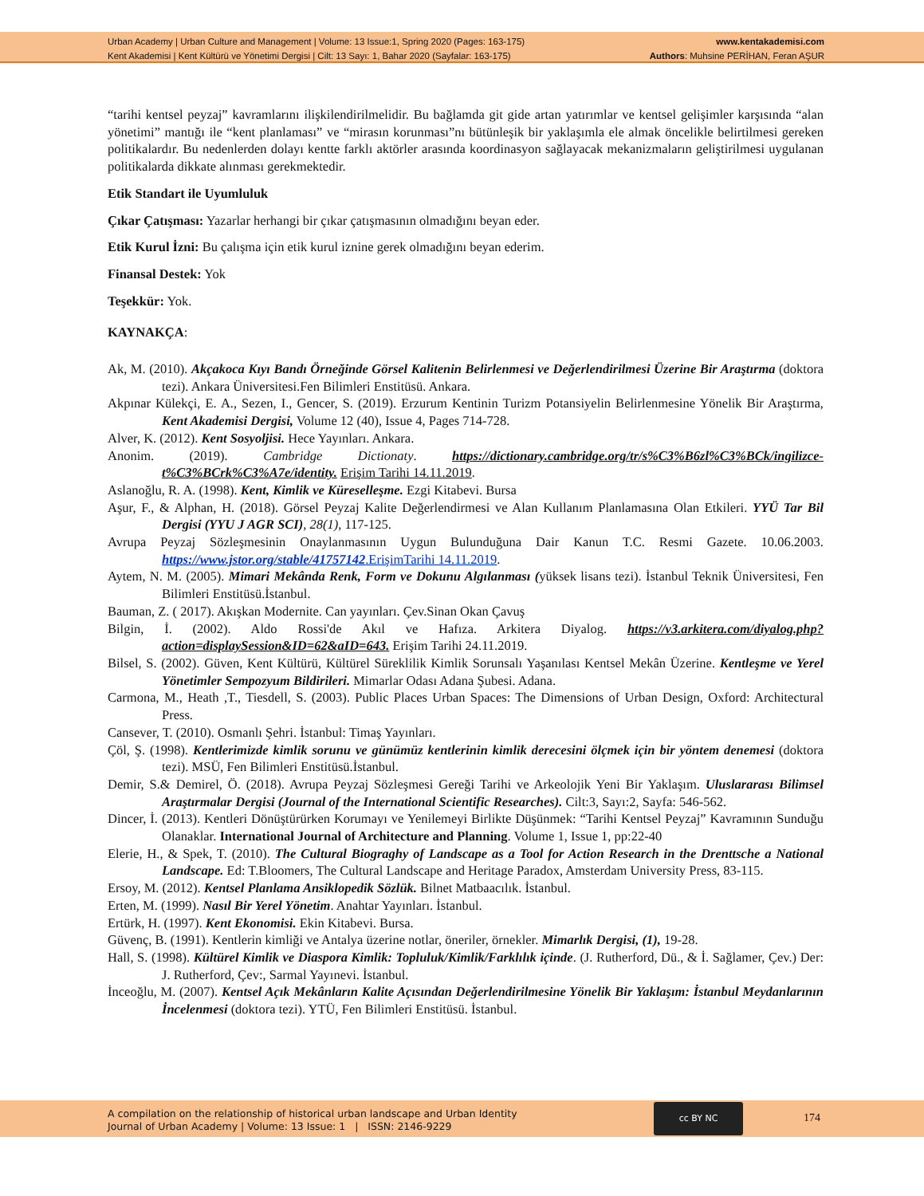Urban Academy | Urban Culture and Management | Volume: 13 Issue:1, Spring 2020 (Pages: 163-175)
Kent Akademisi | Kent Kültürü ve Yönetimi Dergisi | Cilt: 13 Sayı: 1, Bahar 2020 (Sayfalar: 163-175)
www.kentakademisi.com
Authors: Muhsine PERİHAN, Feran AŞUR
“tarihi kentsel peyzaj” kavramlarını ilişkilendirilmelidir. Bu bağlamda git gide artan yatırımlar ve kentsel gelişimler karşısında “alan yönetimi” mantığı ile “kent planlaması” ve “mirasın korunması”nı bütünleşik bir yaklaşımla ele almak öncelikle belirtilmesi gereken politikalardır. Bu nedenlerden dolayı kentte farklı aktörler arasında koordinasyon sağlayacak mekanizmaların geliştirilmesi uygulanan politikalarda dikkate alınması gerekmektedir.
Etik Standart ile Uyumluluk
Çıkar Çatışması: Yazarlar herhangi bir çıkar çatışmasının olmadığını beyan eder.
Etik Kurul İzni: Bu çalışma için etik kurul iznine gerek olmadığını beyan ederim.
Finansal Destek: Yok
Teşekkür: Yok.
KAYNAKÇA:
Ak, M. (2010). Akçakoca Kıyı Bandı Örneğinde Görsel Kalitenin Belirlenmesi ve Değerlendirilmesi Üzerine Bir Araştırma (doktora tezi). Ankara Üniversitesi.Fen Bilimleri Enstitüsü. Ankara.
Akpınar Külekçi, E. A., Sezen, I., Gencer, S. (2019). Erzurum Kentinin Turizm Potansiyelin Belirlenmesine Yönelik Bir Araştırma, Kent Akademisi Dergisi, Volume 12 (40), Issue 4, Pages 714-728.
Alver, K. (2012). Kent Sosyoljisi. Hece Yayınları. Ankara.
Anonim. (2019). Cambridge Dictionaty. https://dictionary.cambridge.org/tr/s%C3%B6zl%C3%BCk/ingilizce-t%C3%BCrk%C3%A7e/identity. Erişim Tarihi 14.11.2019.
Aslanoğlu, R. A. (1998). Kent, Kimlik ve Küreselleşme. Ezgi Kitabevi. Bursa
Aşur, F., & Alphan, H. (2018). Görsel Peyzaj Kalite Değerlendirmesi ve Alan Kullanım Planlamasına Olan Etkileri. YYÜ Tar Bil Dergisi (YYU J AGR SCI), 28(1), 117-125.
Avrupa Peyzaj Sözleşmesinin Onaylanmasının Uygun Bulunduğuna Dair Kanun T.C. Resmi Gazete. 10.06.2003. https://www.jstor.org/stable/41757142.ErişimTarihi 14.11.2019.
Aytem, N. M. (2005). Mimari Mekânda Renk, Form ve Dokunu Algılanması (yüksek lisans tezi). İstanbul Teknik Üniversitesi, Fen Bilimleri Enstitüsü.İstanbul.
Bauman, Z. ( 2017). Akışkan Modernite. Can yayınları. Çev.Sinan Okan Çavuş
Bilgin, İ. (2002). Aldo Rossi'de Akıl ve Hafıza. Arkitera Diyalog. https://v3.arkitera.com/diyalog.php?action=displaySession&ID=62&aID=643. Erişim Tarihi 24.11.2019.
Bilsel, S. (2002). Güven, Kent Kültürü, Kültürel Süreklilik Kimlik Sorunsalı Yaşanılası Kentsel Mekân Üzerine. Kentleşme ve Yerel Yönetimler Sempozyum Bildirileri. Mimarlar Odası Adana Şubesi. Adana.
Carmona, M., Heath ,T., Tiesdell, S. (2003). Public Places Urban Spaces: The Dimensions of Urban Design, Oxford: Architectural Press.
Cansever, T. (2010). Osmanlı Şehri. İstanbul: Timaş Yayınları.
Çöl, Ş. (1998). Kentlerimizde kimlik sorunu ve günümüz kentlerinin kimlik derecesini ölçmek için bir yöntem denemesi (doktora tezi). MSÜ, Fen Bilimleri Enstitüsü.İstanbul.
Demir, S.& Demirel, Ö. (2018). Avrupa Peyzaj Sözleşmesi Gereği Tarihi ve Arkeolojik Yeni Bir Yaklaşım. Uluslararası Bilimsel Araştırmalar Dergisi (Journal of the International Scientific Researches). Cilt:3, Sayı:2, Sayfa: 546-562.
Dincer, İ. (2013). Kentleri Dönüştürürken Korumayı ve Yenilemeyi Birlikte Düşünmek: “Tarihi Kentsel Peyzaj” Kavramının Sunduğu Olanaklar. International Journal of Architecture and Planning. Volume 1, Issue 1, pp:22-40
Elerie, H., & Spek, T. (2010). The Cultural Biograghy of Landscape as a Tool for Action Research in the Drenttsche a National Landscape. Ed: T.Bloomers, The Cultural Landscape and Heritage Paradox, Amsterdam University Press, 83-115.
Ersoy, M. (2012). Kentsel Planlama Ansiklopedik Sözlük. Bilnet Matbaacılık. İstanbul.
Erten, M. (1999). Nasıl Bir Yerel Yönetim. Anahtar Yayınları. İstanbul.
Ertürk, H. (1997). Kent Ekonomisi. Ekin Kitabevi. Bursa.
Güvenç, B. (1991). Kentlerin kimliği ve Antalya üzerine notlar, öneriler, örnekler. Mimarlık Dergisi, (1), 19-28.
Hall, S. (1998). Kültürel Kimlik ve Diaspora Kimlik: Topluluk/Kimlik/Farklılık içinde. (J. Rutherford, Dü., & İ. Sağlamer, Çev.) Der: J. Rutherford, Çev:, Sarmal Yayınevi. İstanbul.
İnceoğlu, M. (2007). Kentsel Açık Mekânların Kalite Açısından Değerlendirilmesine Yönelik Bir Yaklaşım: İstanbul Meydanlarının İncelenmesi (doktora tezi). YTÜ, Fen Bilimleri Enstitüsü. İstanbul.
A compilation on the relationship of historical urban landscape and Urban Identity
Journal of Urban Academy | Volume: 13 Issue: 1 | ISSN: 2146-9229
cc BY NC
174